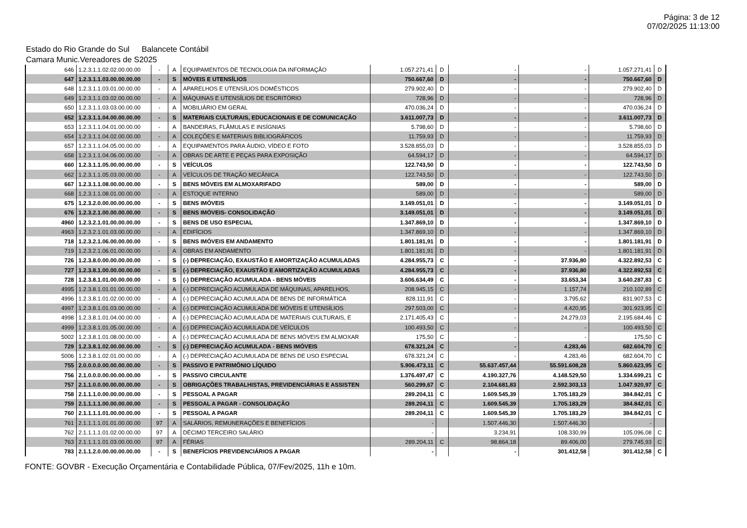Página: 3 de 12
07/02/2025 11:13:00
Estado do Rio Grande do Sul Balancete Contábil
Camara Munic.Vereadores de S2025
| 646 | 1.2.3.1.1.02.02.00.00.00 | - | A | EQUIPAMENTOS DE TECNOLOGIA DA INFORMAÇÃO | 1.057.271,41 | D | - | - | 1.057.271,41 | D |
| 647 | 1.2.3.1.1.03.00.00.00.00 | - | S | MÓVEIS E UTENSÍLIOS | 750.667,60 | D | - | - | 750.667,60 | D |
| 648 | 1.2.3.1.1.03.01.00.00.00 | - | A | APARELHOS E UTENSÍLIOS DOMÉSTICOS | 279.902,40 | D | - | - | 279.902,40 | D |
| 649 | 1.2.3.1.1.03.02.00.00.00 | - | A | MÁQUINAS E UTENSÍLIOS DE ESCRITÓRIO | 728,96 | D | - | - | 728,96 | D |
| 650 | 1.2.3.1.1.03.03.00.00.00 | - | A | MOBILIÁRIO EM GERAL | 470.036,24 | D | - | - | 470.036,24 | D |
| 652 | 1.2.3.1.1.04.00.00.00.00 | - | S | MATERIAIS CULTURAIS, EDUCACIONAIS E DE COMUNICAÇÃO | 3.611.007,73 | D | - | - | 3.611.007,73 | D |
| 653 | 1.2.3.1.1.04.01.00.00.00 | - | A | BANDEIRAS, FLÂMULAS E INSÍGNIAS | 5.798,60 | D | - | - | 5.798,60 | D |
| 654 | 1.2.3.1.1.04.02.00.00.00 | - | A | COLEÇÕES E MATERIAIS BIBLIOGRÁFICOS | 11.759,93 | D | - | - | 11.759,93 | D |
| 657 | 1.2.3.1.1.04.05.00.00.00 | - | A | EQUIPAMENTOS PARA ÁUDIO, VÍDEO E FOTO | 3.528.855,03 | D | - | - | 3.528.855,03 | D |
| 658 | 1.2.3.1.1.04.06.00.00.00 | - | A | OBRAS DE ARTE E PEÇAS PARA EXPOSIÇÃO | 64.594,17 | D | - | - | 64.594,17 | D |
| 660 | 1.2.3.1.1.05.00.00.00.00 | - | S | VEÍCULOS | 122.743,50 | D | - | - | 122.743,50 | D |
| 662 | 1.2.3.1.1.05.03.00.00.00 | - | A | VEÍCULOS DE TRAÇÃO MECÂNICA | 122.743,50 | D | - | - | 122.743,50 | D |
| 667 | 1.2.3.1.1.08.00.00.00.00 | - | S | BENS MÓVEIS EM ALMOXARIFADO | 589,00 | D | - | - | 589,00 | D |
| 668 | 1.2.3.1.1.08.01.00.00.00 | - | A | ESTOQUE INTERNO | 589,00 | D | - | - | 589,00 | D |
| 675 | 1.2.3.2.0.00.00.00.00.00 | - | S | BENS IMÓVEIS | 3.149.051,01 | D | - | - | 3.149.051,01 | D |
| 676 | 1.2.3.2.1.00.00.00.00.00 | - | S | BENS IMÓVEIS- CONSOLIDAÇÃO | 3.149.051,01 | D | - | - | 3.149.051,01 | D |
| 4960 | 1.2.3.2.1.01.00.00.00.00 | - | S | BENS DE USO ESPECIAL | 1.347.869,10 | D | - | - | 1.347.869,10 | D |
| 4963 | 1.2.3.2.1.01.03.00.00.00 | - | A | EDIFÍCIOS | 1.347.869,10 | D | - | - | 1.347.869,10 | D |
| 718 | 1.2.3.2.1.06.00.00.00.00 | - | S | BENS IMÓVEIS EM ANDAMENTO | 1.801.181,91 | D | - | - | 1.801.181,91 | D |
| 719 | 1.2.3.2.1.06.01.00.00.00 | - | A | OBRAS EM ANDAMENTO | 1.801.181,91 | D | - | - | 1.801.181,91 | D |
| 726 | 1.2.3.8.0.00.00.00.00.00 | - | S | (-) DEPRECIAÇÃO, EXAUSTÃO E AMORTIZAÇÃO ACUMULADAS | 4.284.955,73 | C | - | 37.936,80 | 4.322.892,53 | C |
| 727 | 1.2.3.8.1.00.00.00.00.00 | - | S | (-) DEPRECIAÇÃO, EXAUSTÃO E AMORTIZAÇÃO ACUMULADAS | 4.284.955,73 | C | - | 37.936,80 | 4.322.892,53 | C |
| 728 | 1.2.3.8.1.01.00.00.00.00 | - | S | (-) DEPRECIAÇÃO ACUMULADA - BENS MÓVEIS | 3.606.634,49 | C | - | 33.653,34 | 3.640.287,83 | C |
| 4995 | 1.2.3.8.1.01.01.00.00.00 | - | A | (-) DEPRECIAÇÃO ACUMULADA DE MÁQUINAS, APARELHOS, | 208.945,15 | C | - | 1.157,74 | 210.102,89 | C |
| 4996 | 1.2.3.8.1.01.02.00.00.00 | - | A | (-) DEPRECIAÇÃO ACUMULADA DE BENS DE INFORMÁTICA | 828.111,91 | C | - | 3.795,62 | 831.907,53 | C |
| 4997 | 1.2.3.8.1.01.03.00.00.00 | - | A | (-) DEPRECIAÇÃO ACUMULADA DE MÓVEIS E UTENSÍLIOS | 297.503,00 | C | - | 4.420,95 | 301.923,95 | C |
| 4998 | 1.2.3.8.1.01.04.00.00.00 | - | A | (-) DEPRECIAÇÃO ACUMULADA DE MATERIAIS CULTURAIS, E | 2.171.405,43 | C | - | 24.279,03 | 2.195.684,46 | C |
| 4999 | 1.2.3.8.1.01.05.00.00.00 | - | A | (-) DEPRECIAÇÃO ACUMULADA DE VEÍCULOS | 100.493,50 | C | - | - | 100.493,50 | C |
| 5002 | 1.2.3.8.1.01.08.00.00.00 | - | A | (-) DEPRECIAÇÃO ACUMULADA DE BENS MÓVEIS EM ALMOXAR | 175,50 | C | - | - | 175,50 | C |
| 729 | 1.2.3.8.1.02.00.00.00.00 | - | S | (-) DEPRECIAÇÃO ACUMULADA - BENS IMÓVEIS | 678.321,24 | C | - | 4.283,46 | 682.604,70 | C |
| 5006 | 1.2.3.8.1.02.01.00.00.00 | - | A | (-) DEPRECIAÇÃO ACUMULADA DE BENS DE USO ESPECIAL | 678.321,24 | C | - | 4.283,46 | 682.604,70 | C |
| 755 | 2.0.0.0.0.00.00.00.00.00 | - | S | PASSIVO E PATRIMÔNIO LÍQUIDO | 5.906.473,11 | C | 55.637.457,44 | 55.591.608,28 | 5.860.623,95 | C |
| 756 | 2.1.0.0.0.00.00.00.00.00 | - | S | PASSIVO CIRCULANTE | 1.376.497,47 | C | 4.190.327,76 | 4.148.529,50 | 1.334.699,21 | C |
| 757 | 2.1.1.0.0.00.00.00.00.00 | - | S | OBRIGAÇÕES TRABALHISTAS, PREVIDENCIÁRIAS E ASSISTEN | 560.299,67 | C | 2.104.681,83 | 2.592.303,13 | 1.047.920,97 | C |
| 758 | 2.1.1.1.0.00.00.00.00.00 | - | S | PESSOAL A PAGAR | 289.204,11 | C | 1.609.545,39 | 1.705.183,29 | 384.842,01 | C |
| 759 | 2.1.1.1.1.00.00.00.00.00 | - | S | PESSOAL A PAGAR - CONSOLIDAÇÃO | 289.204,11 | C | 1.609.545,39 | 1.705.183,29 | 384.842,01 | C |
| 760 | 2.1.1.1.1.01.00.00.00.00 | - | S | PESSOAL A PAGAR | 289.204,11 | C | 1.609.545,39 | 1.705.183,29 | 384.842,01 | C |
| 761 | 2.1.1.1.1.01.01.00.00.00 | 97 | A | SALÁRIOS, REMUNERAÇÕES E BENEFÍCIOS | - | | 1.507.446,30 | 1.507.446,30 | - | |
| 762 | 2.1.1.1.1.01.02.00.00.00 | 97 | A | DÉCIMO TERCEIRO SALÁRIO | - | | 3.234,91 | 108.330,99 | 105.096,08 | C |
| 763 | 2.1.1.1.1.01.03.00.00.00 | 97 | A | FÉRIAS | 289.204,11 | C | 98.864,18 | 89.406,00 | 279.745,93 | C |
| 783 | 2.1.1.2.0.00.00.00.00.00 | - | S | BENEFÍCIOS PREVIDENCIÁRIOS A PAGAR | - | | - | 301.412,58 | 301.412,58 | C |
FONTE: GOVBR - Execução Orçamentária e Contabilidade Pública, 07/Fev/2025, 11h e 10m.